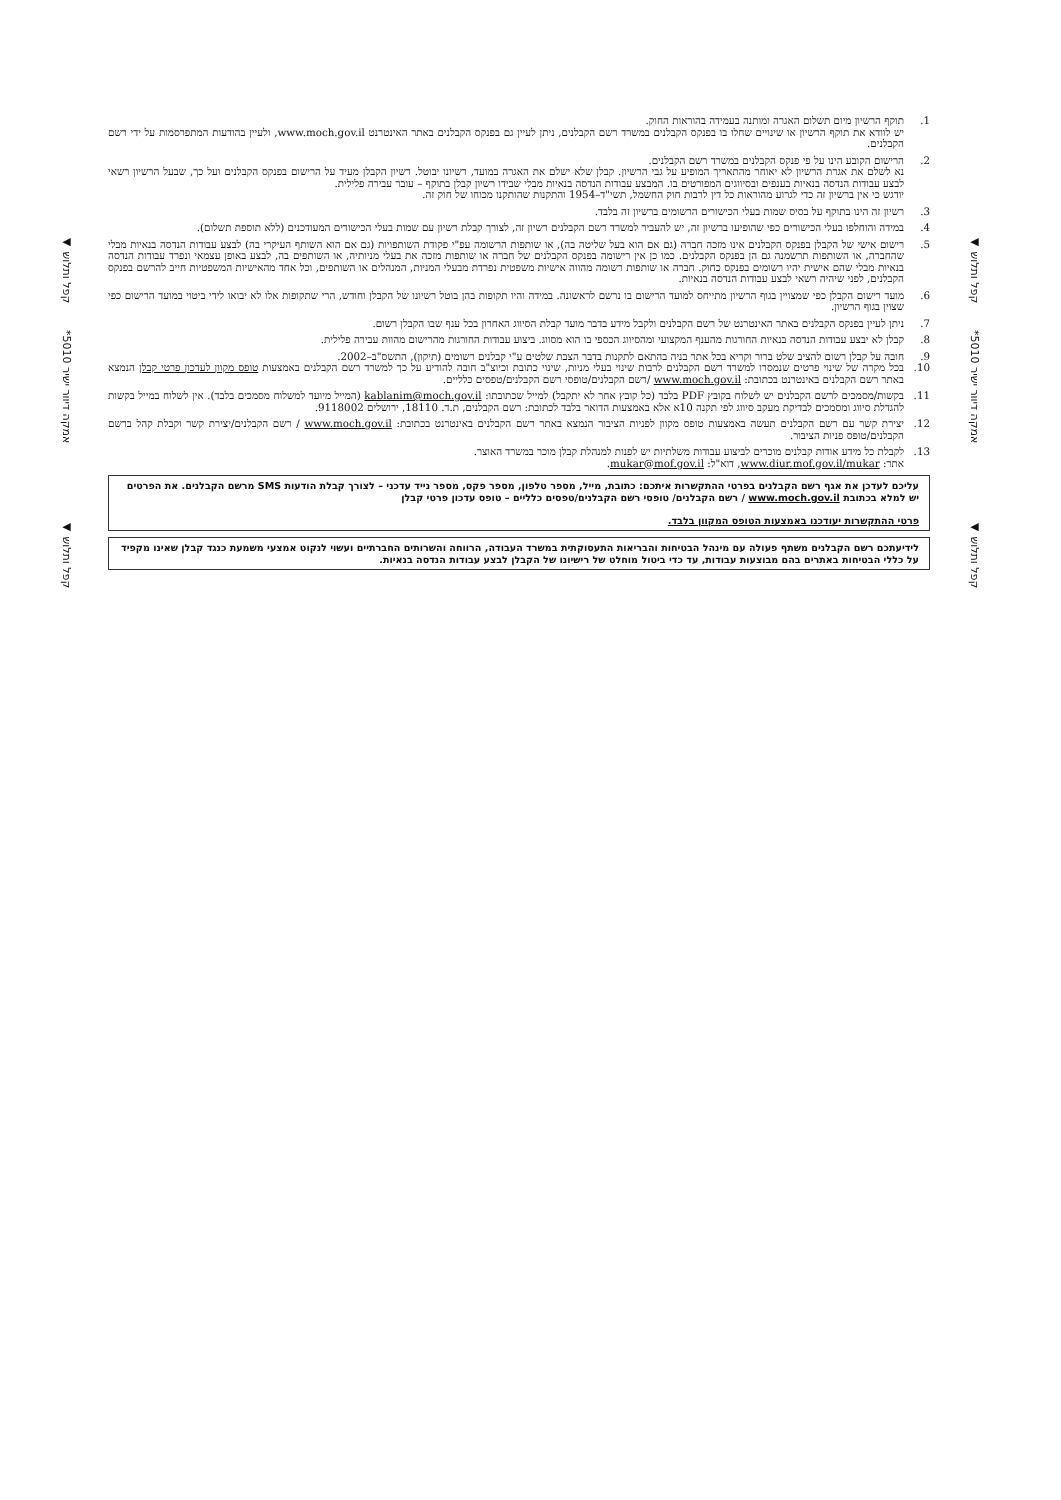קפל ותלוש ◀
אמקה דיוור ישיר 5010*
קפל ותלוש ◀
קפל ותלוש ◀
אמקה דיוור ישיר 5010*
קפל ותלוש ◀
1. תוקף הרשיון מיום תשלום האגרה ומותנה בעמידה בהוראות החוק.
יש לוודא את תוקף הרשיון או שינויים שחלו בו בפנקס הקבלנים במשרד רשם הקבלנים, ניתן לעיין גם בפנקס הקבלנים באתר האינטרנט www.moch.gov.il, ולעיין בהודעות המתפרסמות על ידי רשם הקבלנים.
2. הרישום הקובע הינו על פי פנקס הקבלנים במשרד רשם הקבלנים.
נא לשלם את אגרת הרשיון לא יאוחר מהתאריך המופיע על גבי הרשיון. קבלן שלא ישלם את האגרה במועד, רשיונו יבוטל. רשיון הקבלן מעיד על הרישום בפנקס הקבלנים ועל כך, שבעל הרשיון רשאי לבצע עבודות הנדסה בנאיות בענפים ובסיווגים המפורטים בו. המבצע עבודות הנדסה בנאיות מבלי שבידו רשיון קבלן בתוקף – עובר עבירה פלילית.
יודגש כי אין ברשיון זה כדי לגרוע מהוראות כל דין לרבות חוק החשמל, תשי"ד–1954 והתקנות שהותקנו מכוחו של חוק זה.
3. רשיון זה הינו בתוקף על בסיס שמות בעלי הכישורים הרשומים ברשיון זה בלבד.
4. במידה והוחלפו בעלי הכישורים כפי שהופיעו ברשיון זה, יש להעביר למשרד רשם הקבלנים רשיון זה, לצורך קבלת רשיון עם שמות בעלי הכישורים המעודכנים (ללא תוספת תשלום).
5. רישום אישי של הקבלן בפנקס הקבלנים אינו מזכה חברה (גם אם הוא בעל שליטה בה), או שותפות הרשומה עפ"י פקודת השותפויות (גם אם הוא השותף העיקרי בה) לבצע עבודות הנדסה בנאיות מבלי שהחברה, או השותפות תרשמנה גם הן בפנקס הקבלנים. כמו כן אין רישומה בפנקס הקבלנים של חברה או שותפות מזכה את בעלי מניותיה, או השותפים בה, לבצע באופן עצמאי ונפרד עבודות הנדסה בנאיות מבלי שהם אישית יהיו רשומים בפנקס כחוק. חברה או שותפות רשומה מהווה אישיות משפטית נפרדת מבעלי המניות, המנהלים או השותפים, וכל אחד מהאישיות המשפטיות חייב להרשם בפנקס הקבלנים, לפני שיהיה רשאי לבצע עבודות הנדסה בנאיות.
6. מועד רישום הקבלן כפי שמצויין בגוף הרשיון מתייחס למועד הרישום בו נרשם לראשונה. במידה והיו תקופות בהן בוטל רשיונו של הקבלן וחודש, הרי שתקופות אלו לא יבואו לידי ביטוי במועד הרישום כפי שצוין בגוף הרשיון.
7. ניתן לעיין בפנקס הקבלנים באתר האינטרנט של רשם הקבלנים ולקבל מידע בדבר מועד קבלת הסיווג האחרון בכל ענף שבו הקבלן רשום.
8. קבלן לא יבצע עבודות הנדסה בנאיות החורגות מהענף המקצועי ומהסיווג הכספי בו הוא מסווג. ביצוע עבודות החורגות מהרישום מהוות עבירה פלילית.
9. חובה על קבלן רשום להציב שלט ברור וקריא בכל אתר בניה בהתאם לתקנות בדבר הצבת שלטים ע"י קבלנים רשומים (תיקון), התשס"ב–2002.
10. בכל מקרה של שינוי פרטים שנמסרו למשרד רשם הקבלנים לרבות שינוי בעלי מניות, שינוי כתובת וכיוצ"ב חובה להודיע על כך למשרד רשם הקבלנים באמצעות טופס מקוון לעדכון פרטי קבלן הנמצא באתר רשם הקבלנים באינטרנט בכתובת: www.moch.gov.il /רשם הקבלנים/טופסי רשם הקבלנים/טפסים כלליים.
11. בקשות/מסמכים לרשם הקבלנים יש לשלוח בקובץ PDF בלבד (כל קובץ אחר לא יתקבל) למייל שכתובתו: kablanim@moch.gov.il (המייל מיועד למשלוח מסמכים בלבד). אין לשלוח במייל בקשות להגדלת סיווג ומסמכים לבדיקת מעקב סיווג לפי תקנה 10א אלא באמצעות הדואר בלבד לכתובת: רשם הקבלנים, ת.ד. 18110, ירושלים 9118002.
12. יצירת קשר עם רשם הקבלנים תעשה באמצעות טופס מקוון לפניות הציבור הנמצא באתר רשם הקבלנים באינטרנט בכתובת: www.moch.gov.il / רשם הקבלנים/יצירת קשר וקבלת קהל ברשם הקבלנים/טופס פניות הציבור.
13. לקבלת כל מידע אודות קבלנים מוכרים לביצוע עבודות משלתיות יש לפנות למנהלת קבלן מוכר במשרד האוצר.
אתר: www.diur.mof.gov.il/mukar, דוא"ל: mukar@mof.gov.il.
עליכם לעדכן את אגף רשם הקבלנים בפרטי ההתקשרות איתכם: כתובת, מייל, מספר טלפון, מספר פקס, מספר נייד עדכני – לצורך קבלת הודעות SMS מרשם הקבלנים. את הפרטים יש למלא בכתובת www.moch.gov.il / רשם הקבלנים/ טופסי רשם הקבלנים/טפסים כלליים – טופס עדכון פרטי קבלן
פרטי ההתקשרות יעודכנו באמצעות הטופס המקוון בלבד.
לידיעתכם רשם הקבלנים משתף פעולה עם מינהל הבטיחות והבריאות התעסוקתית במשרד העבודה, הרווחה והשרותים החברתיים ועשוי לנקוט אמצעי משמעת כנגד קבלן שאינו מקפיד על כללי הבטיחות באתרים בהם מבוצעות עבודות, עד כדי ביטול מוחלט של רישיונו של הקבלן לבצע עבודות הנדסה בנאיות.